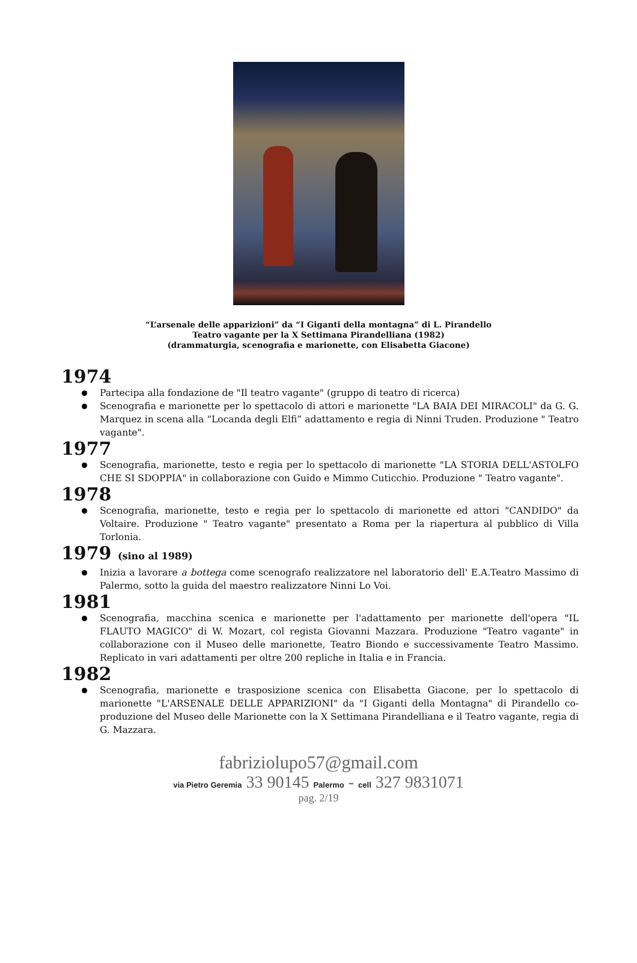“L’arsenale delle apparizioni” da “I Giganti della montagna” di L. Pirandello
Teatro vagante per la X Settimana Pirandelliana (1982)
(drammaturgia, scenografia e marionette, con Elisabetta Giacone)
1974
Partecipa alla fondazione de "Il teatro vagante" (gruppo di teatro di ricerca)
Scenografia e marionette per lo spettacolo di attori e marionette "LA BAIA DEI MIRACOLI" da G. G. Marquez in scena alla “Locanda degli Elfi” adattamento e regia di Ninni Truden. Produzione " Teatro vagante".
1977
Scenografia, marionette, testo e regia per lo spettacolo di marionette "LA STORIA DELL'ASTOLFO CHE SI SDOPPIA" in collaborazione con Guido e Mimmo Cuticchio. Produzione " Teatro vagante".
1978
Scenografia, marionette, testo e regia per lo spettacolo di marionette ed attori "CANDIDO" da Voltaire. Produzione " Teatro vagante" presentato a Roma per la riapertura al pubblico di Villa Torlonia.
1979 (sino al 1989)
Inizia a lavorare a bottega come scenografo realizzatore nel laboratorio dell' E.A.Teatro Massimo di Palermo, sotto la guida del maestro realizzatore Ninni Lo Voi.
1981
Scenografia, macchina scenica e marionette per l'adattamento per marionette dell'opera "IL FLAUTO MAGICO" di W. Mozart, col regista Giovanni Mazzara. Produzione "Teatro vagante" in collaborazione con il Museo delle marionette, Teatro Biondo e successivamente Teatro Massimo. Replicato in vari adattamenti per oltre 200 repliche in Italia e in Francia.
1982
Scenografia, marionette e trasposizione scenica con Elisabetta Giacone, per lo spettacolo di marionette "L'ARSENALE DELLE APPARIZIONI" da "I Giganti della Montagna" di Pirandello co-produzione del Museo delle Marionette con la X Settimana Pirandelliana e il Teatro vagante, regia di G. Mazzara.
fabriziolupo57@gmail.com
via Pietro Geremia 33 90145 Palermo - cell 327 9831071
pag. 2/19